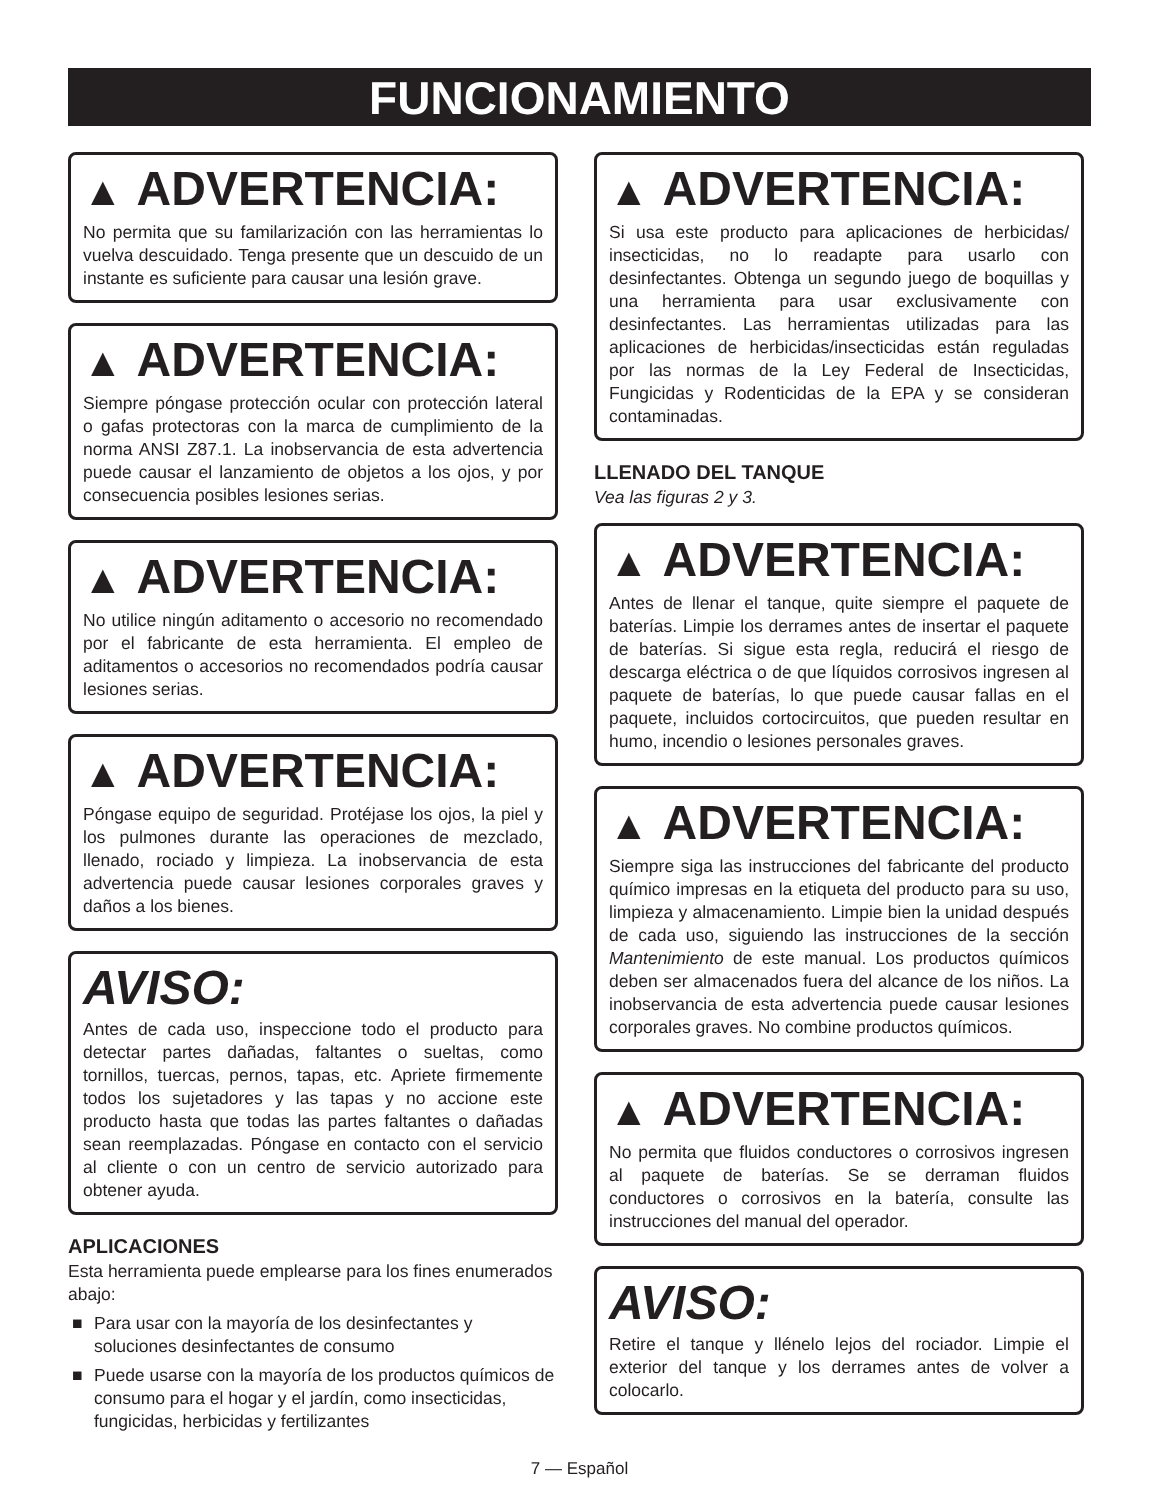FUNCIONAMIENTO
▲ ADVERTENCIA:
No permita que su familarización con las herramientas lo vuelva descuidado. Tenga presente que un descuido de un instante es suficiente para causar una lesión grave.
▲ ADVERTENCIA:
Siempre póngase protección ocular con protección lateral o gafas protectoras con la marca de cumplimiento de la norma ANSI Z87.1. La inobservancia de esta advertencia puede causar el lanzamiento de objetos a los ojos, y por consecuencia posibles lesiones serias.
▲ ADVERTENCIA:
No utilice ningún aditamento o accesorio no recomendado por el fabricante de esta herramienta. El empleo de aditamentos o accesorios no recomendados podría causar lesiones serias.
▲ ADVERTENCIA:
Póngase equipo de seguridad. Protéjase los ojos, la piel y los pulmones durante las operaciones de mezclado, llenado, rociado y limpieza. La inobservancia de esta advertencia puede causar lesiones corporales graves y daños a los bienes.
AVISO:
Antes de cada uso, inspeccione todo el producto para detectar partes dañadas, faltantes o sueltas, como tornillos, tuercas, pernos, tapas, etc. Apriete firmemente todos los sujetadores y las tapas y no accione este producto hasta que todas las partes faltantes o dañadas sean reemplazadas. Póngase en contacto con el servicio al cliente o con un centro de servicio autorizado para obtener ayuda.
APLICACIONES
Esta herramienta puede emplearse para los fines enumerados abajo:
■ Para usar con la mayoría de los desinfectantes y soluciones desinfectantes de consumo
■ Puede usarse con la mayoría de los productos químicos de consumo para el hogar y el jardín, como insecticidas, fungicidas, herbicidas y fertilizantes
▲ ADVERTENCIA:
Si usa este producto para aplicaciones de herbicidas/ insecticidas, no lo readapte para usarlo con desinfectantes. Obtenga un segundo juego de boquillas y una herramienta para usar exclusivamente con desinfectantes. Las herramientas utilizadas para las aplicaciones de herbicidas/insecticidas están reguladas por las normas de la Ley Federal de Insecticidas, Fungicidas y Rodenticidas de la EPA y se consideran contaminadas.
LLENADO DEL TANQUE
Vea las figuras 2 y 3.
▲ ADVERTENCIA:
Antes de llenar el tanque, quite siempre el paquete de baterías. Limpie los derrames antes de insertar el paquete de baterías. Si sigue esta regla, reducirá el riesgo de descarga eléctrica o de que líquidos corrosivos ingresen al paquete de baterías, lo que puede causar fallas en el paquete, incluidos cortocircuitos, que pueden resultar en humo, incendio o lesiones personales graves.
▲ ADVERTENCIA:
Siempre siga las instrucciones del fabricante del producto químico impresas en la etiqueta del producto para su uso, limpieza y almacenamiento. Limpie bien la unidad después de cada uso, siguiendo las instrucciones de la sección Mantenimiento de este manual. Los productos químicos deben ser almacenados fuera del alcance de los niños. La inobservancia de esta advertencia puede causar lesiones corporales graves. No combine productos químicos.
▲ ADVERTENCIA:
No permita que fluidos conductores o corrosivos ingresen al paquete de baterías. Se se derraman fluidos conductores o corrosivos en la batería, consulte las instrucciones del manual del operador.
AVISO:
Retire el tanque y llénelo lejos del rociador. Limpie el exterior del tanque y los derrames antes de volver a colocarlo.
7 — Español